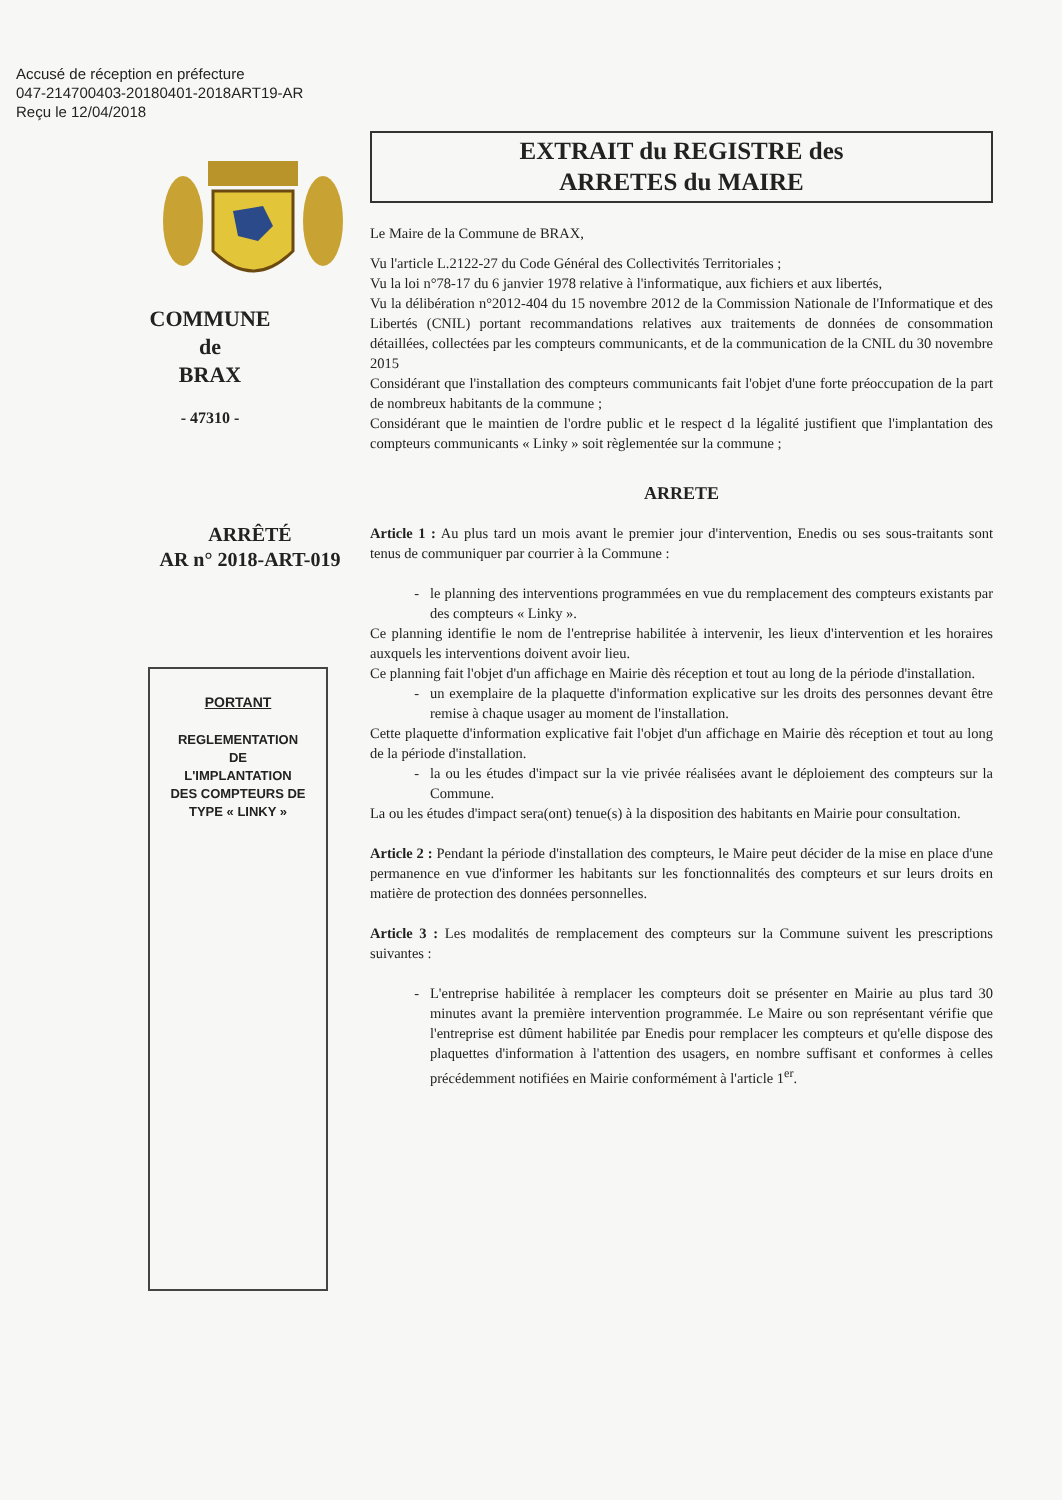Accusé de réception en préfecture
047-214700403-20180401-2018ART19-AR
Reçu le 12/04/2018
COMMUNE
de
BRAX
- 47310 -
ARRÊTÉ
AR n° 2018-ART-019
PORTANT
REGLEMENTATION
DE
L'IMPLANTATION
DES COMPTEURS DE
TYPE « LINKY »
EXTRAIT du REGISTRE des
ARRETES du MAIRE
Le Maire de la Commune de BRAX,
Vu l'article L.2122-27 du Code Général des Collectivités Territoriales ;
Vu la loi n°78-17 du 6 janvier 1978 relative à l'informatique, aux fichiers et aux libertés,
Vu la délibération n°2012-404 du 15 novembre 2012 de la Commission Nationale de l'Informatique et des Libertés (CNIL) portant recommandations relatives aux traitements de données de consommation détaillées, collectées par les compteurs communicants, et de la communication de la CNIL du 30 novembre 2015
Considérant que l'installation des compteurs communicants fait l'objet d'une forte préoccupation de la part de nombreux habitants de la commune ;
Considérant que le maintien de l'ordre public et le respect d la légalité justifient que l'implantation des compteurs communicants « Linky » soit règlementée sur la commune ;
ARRETE
Article 1 : Au plus tard un mois avant le premier jour d'intervention, Enedis ou ses sous-traitants sont tenus de communiquer par courrier à la Commune :
le planning des interventions programmées en vue du remplacement des compteurs existants par des compteurs « Linky ».
Ce planning identifie le nom de l'entreprise habilitée à intervenir, les lieux d'intervention et les horaires auxquels les interventions doivent avoir lieu.
Ce planning fait l'objet d'un affichage en Mairie dès réception et tout au long de la période d'installation.
un exemplaire de la plaquette d'information explicative sur les droits des personnes devant être remise à chaque usager au moment de l'installation.
Cette plaquette d'information explicative fait l'objet d'un affichage en Mairie dès réception et tout au long de la période d'installation.
la ou les études d'impact sur la vie privée réalisées avant le déploiement des compteurs sur la Commune.
La ou les études d'impact sera(ont) tenue(s) à la disposition des habitants en Mairie pour consultation.
Article 2 : Pendant la période d'installation des compteurs, le Maire peut décider de la mise en place d'une permanence en vue d'informer les habitants sur les fonctionnalités des compteurs et sur leurs droits en matière de protection des données personnelles.
Article 3 : Les modalités de remplacement des compteurs sur la Commune suivent les prescriptions suivantes :
L'entreprise habilitée à remplacer les compteurs doit se présenter en Mairie au plus tard 30 minutes avant la première intervention programmée. Le Maire ou son représentant vérifie que l'entreprise est dûment habilitée par Enedis pour remplacer les compteurs et qu'elle dispose des plaquettes d'information à l'attention des usagers, en nombre suffisant et conformes à celles précédemment notifiées en Mairie conformément à l'article 1<sup>er</sup>.